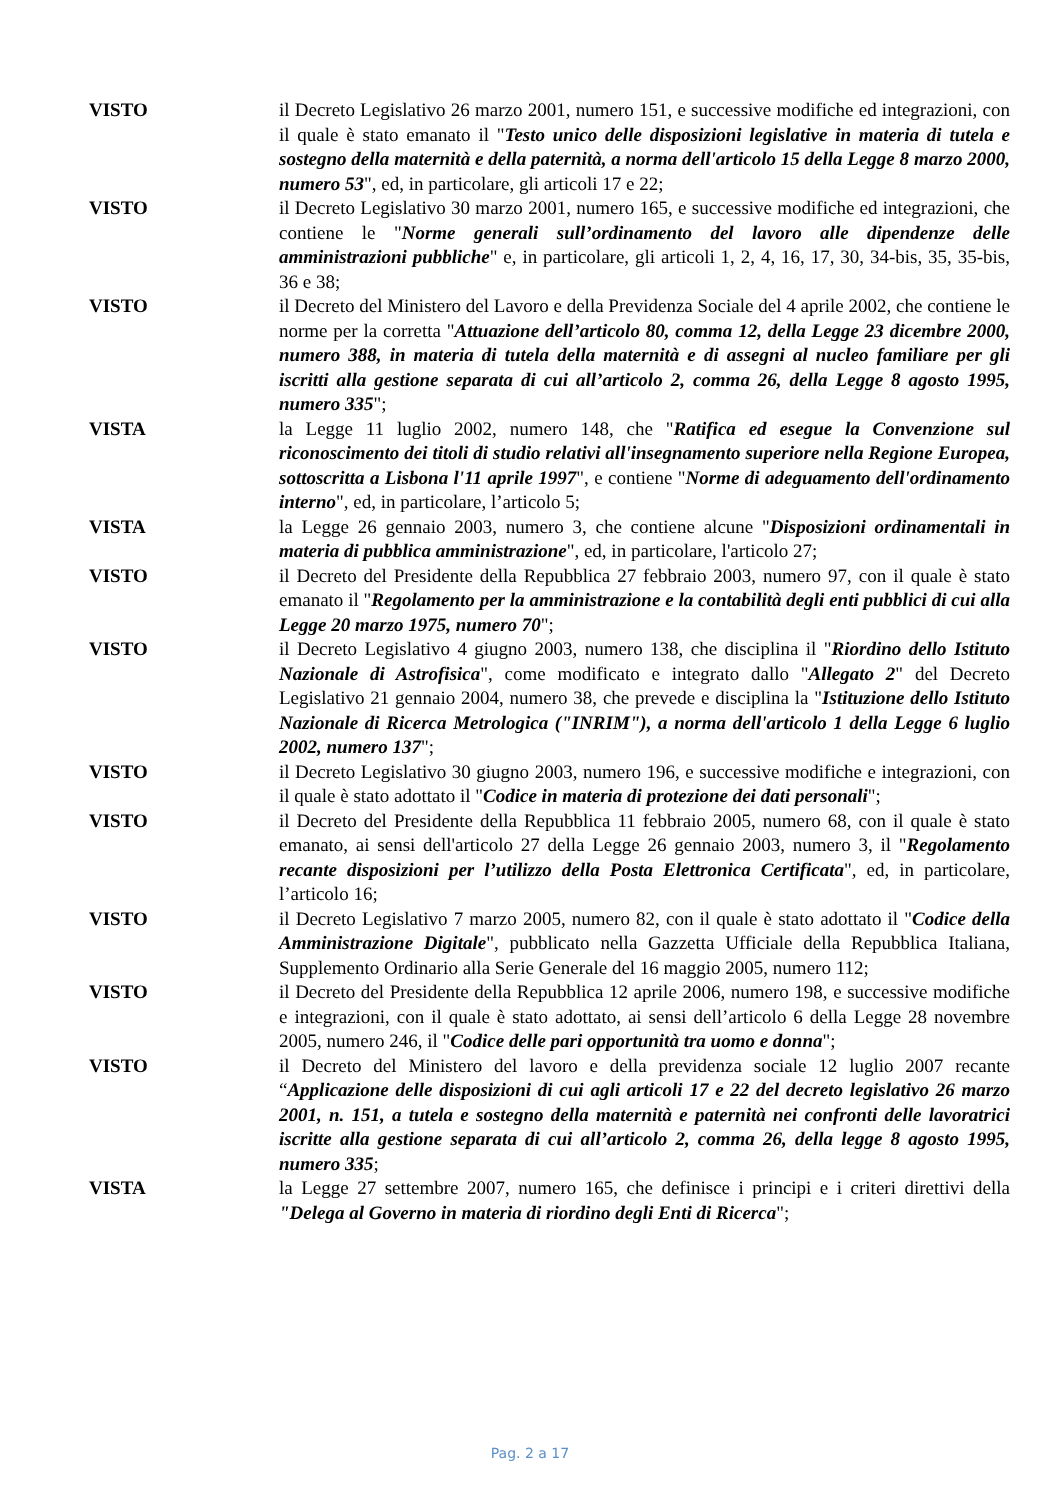VISTO il Decreto Legislativo 26 marzo 2001, numero 151, e successive modifiche ed integrazioni, con il quale è stato emanato il "Testo unico delle disposizioni legislative in materia di tutela e sostegno della maternità e della paternità, a norma dell'articolo 15 della Legge 8 marzo 2000, numero 53", ed, in particolare, gli articoli 17 e 22;
VISTO il Decreto Legislativo 30 marzo 2001, numero 165, e successive modifiche ed integrazioni, che contiene le "Norme generali sull’ordinamento del lavoro alle dipendenze delle amministrazioni pubbliche" e, in particolare, gli articoli 1, 2, 4, 16, 17, 30, 34-bis, 35, 35-bis, 36 e 38;
VISTO il Decreto del Ministero del Lavoro e della Previdenza Sociale del 4 aprile 2002, che contiene le norme per la corretta "Attuazione dell’articolo 80, comma 12, della Legge 23 dicembre 2000, numero 388, in materia di tutela della maternità e di assegni al nucleo familiare per gli iscritti alla gestione separata di cui all’articolo 2, comma 26, della Legge 8 agosto 1995, numero 335";
VISTA la Legge 11 luglio 2002, numero 148, che "Ratifica ed esegue la Convenzione sul riconoscimento dei titoli di studio relativi all'insegnamento superiore nella Regione Europea, sottoscritta a Lisbona l'11 aprile 1997", e contiene "Norme di adeguamento dell'ordinamento interno", ed, in particolare, l’articolo 5;
VISTA la Legge 26 gennaio 2003, numero 3, che contiene alcune "Disposizioni ordinamentali in materia di pubblica amministrazione", ed, in particolare, l'articolo 27;
VISTO il Decreto del Presidente della Repubblica 27 febbraio 2003, numero 97, con il quale è stato emanato il "Regolamento per la amministrazione e la contabilità degli enti pubblici di cui alla Legge 20 marzo 1975, numero 70";
VISTO il Decreto Legislativo 4 giugno 2003, numero 138, che disciplina il "Riordino dello Istituto Nazionale di Astrofisica", come modificato e integrato dallo "Allegato 2" del Decreto Legislativo 21 gennaio 2004, numero 38, che prevede e disciplina la "Istituzione dello Istituto Nazionale di Ricerca Metrologica ("INRIM"), a norma dell'articolo 1 della Legge 6 luglio 2002, numero 137";
VISTO il Decreto Legislativo 30 giugno 2003, numero 196, e successive modifiche e integrazioni, con il quale è stato adottato il "Codice in materia di protezione dei dati personali";
VISTO il Decreto del Presidente della Repubblica 11 febbraio 2005, numero 68, con il quale è stato emanato, ai sensi dell'articolo 27 della Legge 26 gennaio 2003, numero 3, il "Regolamento recante disposizioni per l’utilizzo della Posta Elettronica Certificata", ed, in particolare, l’articolo 16;
VISTO il Decreto Legislativo 7 marzo 2005, numero 82, con il quale è stato adottato il "Codice della Amministrazione Digitale", pubblicato nella Gazzetta Ufficiale della Repubblica Italiana, Supplemento Ordinario alla Serie Generale del 16 maggio 2005, numero 112;
VISTO il Decreto del Presidente della Repubblica 12 aprile 2006, numero 198, e successive modifiche e integrazioni, con il quale è stato adottato, ai sensi dell’articolo 6 della Legge 28 novembre 2005, numero 246, il "Codice delle pari opportunità tra uomo e donna";
VISTO il Decreto del Ministero del lavoro e della previdenza sociale 12 luglio 2007 recante “Applicazione delle disposizioni di cui agli articoli 17 e 22 del decreto legislativo 26 marzo 2001, n. 151, a tutela e sostegno della maternità e paternità nei confronti delle lavoratrici iscritte alla gestione separata di cui all’articolo 2, comma 26, della legge 8 agosto 1995, numero 335;
VISTA la Legge 27 settembre 2007, numero 165, che definisce i principi e i criteri direttivi della "Delega al Governo in materia di riordino degli Enti di Ricerca";
Pag. 2 a 17